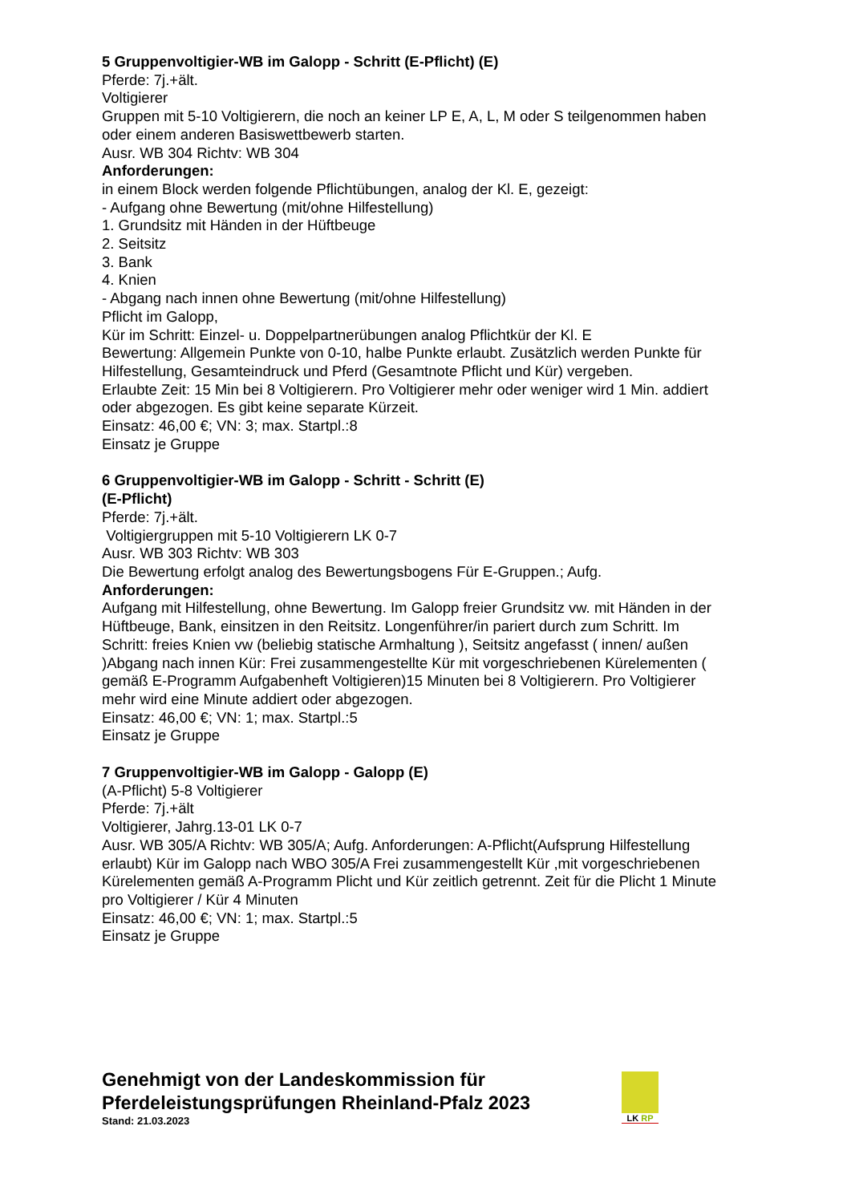5 Gruppenvoltigier-WB im Galopp - Schritt (E-Pflicht) (E)
Pferde: 7j.+ält.
Voltigierer
Gruppen mit 5-10 Voltigierern, die noch an keiner LP E, A, L, M oder S teilgenommen haben oder einem anderen Basiswettbewerb starten.
Ausr. WB 304 Richtv: WB 304
Anforderungen:
in einem Block werden folgende Pflichtübungen, analog der Kl. E, gezeigt:
- Aufgang ohne Bewertung (mit/ohne Hilfestellung)
1. Grundsitz mit Händen in der Hüftbeuge
2. Seitsitz
3. Bank
4. Knien
- Abgang nach innen ohne Bewertung (mit/ohne Hilfestellung)
Pflicht im Galopp,
Kür im Schritt: Einzel- u. Doppelpartnerübungen analog Pflichtkür der Kl. E
Bewertung: Allgemein Punkte von 0-10, halbe Punkte erlaubt. Zusätzlich werden Punkte für Hilfestellung, Gesamteindruck und Pferd (Gesamtnote Pflicht und Kür) vergeben.
Erlaubte Zeit: 15 Min bei 8 Voltigierern. Pro Voltigierer mehr oder weniger wird 1 Min. addiert oder abgezogen. Es gibt keine separate Kürzeit.
Einsatz: 46,00 €; VN: 3; max. Startpl.:8
Einsatz je Gruppe
6 Gruppenvoltigier-WB im Galopp - Schritt - Schritt (E)
(E-Pflicht)
Pferde: 7j.+ält.
Voltigiergruppen mit 5-10 Voltigierern LK 0-7
Ausr. WB 303 Richtv: WB 303
Die Bewertung erfolgt analog des Bewertungsbogens Für E-Gruppen.; Aufg.
Anforderungen:
Aufgang mit Hilfestellung, ohne Bewertung. Im Galopp freier Grundsitz vw. mit Händen in der Hüftbeuge, Bank, einsitzen in den Reitsitz. Longenführer/in pariert durch zum Schritt. Im Schritt: freies Knien vw (beliebig statische Armhaltung ), Seitsitz angefasst ( innen/ außen )Abgang nach innen Kür: Frei zusammengestellte Kür mit vorgeschriebenen Kürelementen ( gemäß E-Programm Aufgabenheft Voltigieren)15 Minuten bei 8 Voltigierern. Pro Voltigierer mehr wird eine Minute addiert oder abgezogen.
Einsatz: 46,00 €; VN: 1; max. Startpl.:5
Einsatz je Gruppe
7 Gruppenvoltigier-WB im Galopp - Galopp (E)
(A-Pflicht) 5-8 Voltigierer
Pferde: 7j.+ält
Voltigierer, Jahrg.13-01 LK 0-7
Ausr. WB 305/A Richtv: WB 305/A; Aufg. Anforderungen: A-Pflicht(Aufsprung Hilfestellung erlaubt) Kür im Galopp nach WBO 305/A Frei zusammengestellt Kür ,mit vorgeschriebenen Kürelementen gemäß A-Programm Plicht und Kür zeitlich getrennt. Zeit für die Plicht 1 Minute pro Voltigierer / Kür 4 Minuten
Einsatz: 46,00 €; VN: 1; max. Startpl.:5
Einsatz je Gruppe
Genehmigt von der Landeskommission für
Pferdeleistungsprüfungen Rheinland-Pfalz 2023
Stand: 21.03.2023
LK RP